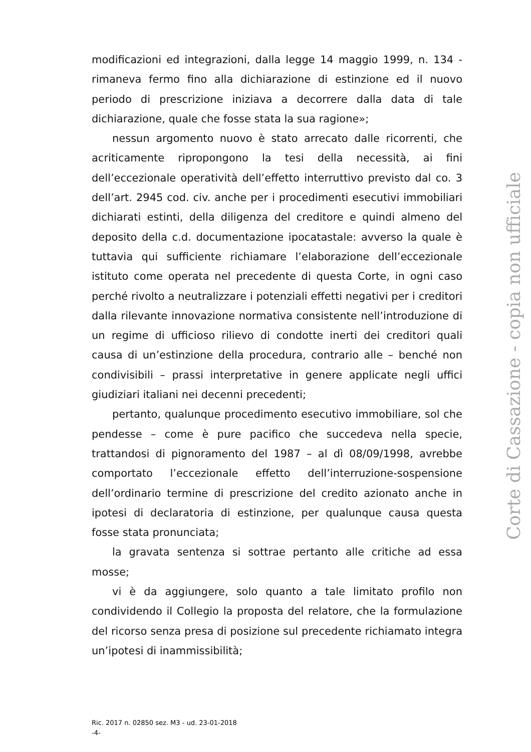modificazioni ed integrazioni, dalla legge 14 maggio 1999, n. 134 - rimaneva fermo fino alla dichiarazione di estinzione ed il nuovo periodo di prescrizione iniziava a decorrere dalla data di tale dichiarazione, quale che fosse stata la sua ragione»;
nessun argomento nuovo è stato arrecato dalle ricorrenti, che acriticamente ripropongono la tesi della necessità, ai fini dell’eccezionale operatività dell’effetto interruttivo previsto dal co. 3 dell’art. 2945 cod. civ. anche per i procedimenti esecutivi immobiliari dichiarati estinti, della diligenza del creditore e quindi almeno del deposito della c.d. documentazione ipocatastale: avverso la quale è tuttavia qui sufficiente richiamare l’elaborazione dell’eccezionale istituto come operata nel precedente di questa Corte, in ogni caso perché rivolto a neutralizzare i potenziali effetti negativi per i creditori dalla rilevante innovazione normativa consistente nell’introduzione di un regime di ufficioso rilievo di condotte inerti dei creditori quali causa di un’estinzione della procedura, contrario alle – benché non condivisibili – prassi interpretative in genere applicate negli uffici giudiziari italiani nei decenni precedenti;
pertanto, qualunque procedimento esecutivo immobiliare, sol che pendesse – come è pure pacifico che succedeva nella specie, trattandosi di pignoramento del 1987 – al dì 08/09/1998, avrebbe comportato l’eccezionale effetto dell’interruzione-sospensione dell’ordinario termine di prescrizione del credito azionato anche in ipotesi di declaratoria di estinzione, per qualunque causa questa fosse stata pronunciata;
la gravata sentenza si sottrae pertanto alle critiche ad essa mosse;
vi è da aggiungere, solo quanto a tale limitato profilo non condividendo il Collegio la proposta del relatore, che la formulazione del ricorso senza presa di posizione sul precedente richiamato integra un’ipotesi di inammissibilità;
Ric. 2017 n. 02850 sez. M3 - ud. 23-01-2018
-4-
Corte di Cassazione - copia non ufficiale